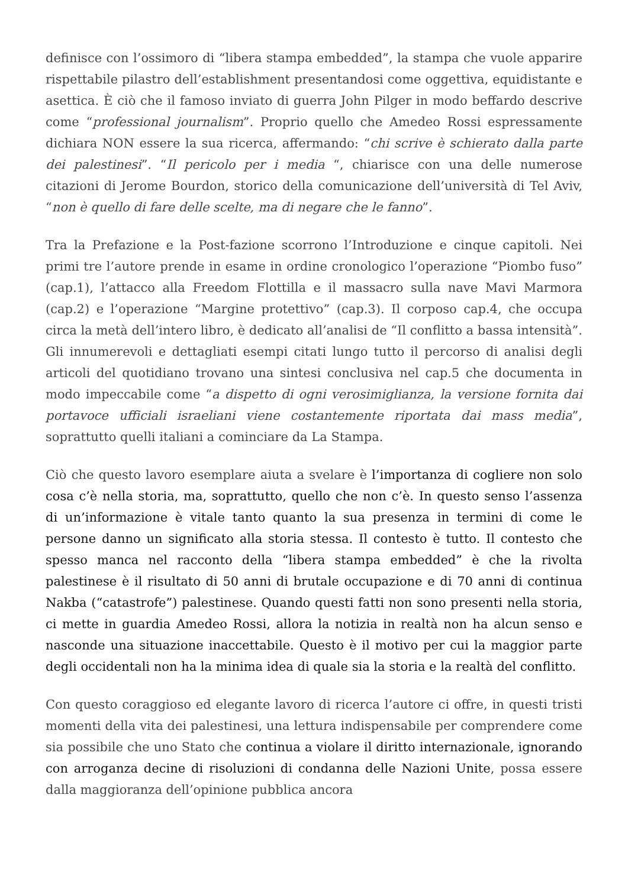definisce con l’ossimoro di “libera stampa embedded”, la stampa che vuole apparire rispettabile pilastro dell’establishment presentandosi come oggettiva, equidistante e asettica. È ciò che il famoso inviato di guerra John Pilger in modo beffardo descrive come “professional journalism”. Proprio quello che Amedeo Rossi espressamente dichiara NON essere la sua ricerca, affermando: “chi scrive è schierato dalla parte dei palestinesi”. “Il pericolo per i media “, chiarisce con una delle numerose citazioni di Jerome Bourdon, storico della comunicazione dell’università di Tel Aviv, “non è quello di fare delle scelte, ma di negare che le fanno”.
Tra la Prefazione e la Post-fazione scorrono l’Introduzione e cinque capitoli. Nei primi tre l’autore prende in esame in ordine cronologico l’operazione “Piombo fuso” (cap.1), l’attacco alla Freedom Flottilla e il massacro sulla nave Mavi Marmora (cap.2) e l’operazione “Margine protettivo” (cap.3). Il corposo cap.4, che occupa circa la metà dell’intero libro, è dedicato all’analisi de “Il conflitto a bassa intensità”. Gli innumerevoli e dettagliati esempi citati lungo tutto il percorso di analisi degli articoli del quotidiano trovano una sintesi conclusiva nel cap.5 che documenta in modo impeccabile come “a dispetto di ogni verosimiglianza, la versione fornita dai portavoce ufficiali israeliani viene costantemente riportata dai mass media”, soprattutto quelli italiani a cominciare da La Stampa.
Ciò che questo lavoro esemplare aiuta a svelare è l’importanza di cogliere non solo cosa c’è nella storia, ma, soprattutto, quello che non c’è. In questo senso l’assenza di un’informazione è vitale tanto quanto la sua presenza in termini di come le persone danno un significato alla storia stessa. Il contesto è tutto. Il contesto che spesso manca nel racconto della “libera stampa embedded” è che la rivolta palestinese è il risultato di 50 anni di brutale occupazione e di 70 anni di continua Nakba (“catastrofe”) palestinese. Quando questi fatti non sono presenti nella storia, ci mette in guardia Amedeo Rossi, allora la notizia in realtà non ha alcun senso e nasconde una situazione inaccettabile. Questo è il motivo per cui la maggior parte degli occidentali non ha la minima idea di quale sia la storia e la realtà del conflitto.
Con questo coraggioso ed elegante lavoro di ricerca l’autore ci offre, in questi tristi momenti della vita dei palestinesi, una lettura indispensabile per comprendere come sia possibile che uno Stato che continua a violare il diritto internazionale, ignorando con arroganza decine di risoluzioni di condanna delle Nazioni Unite, possa essere dalla maggioranza dell’opinione pubblica ancora